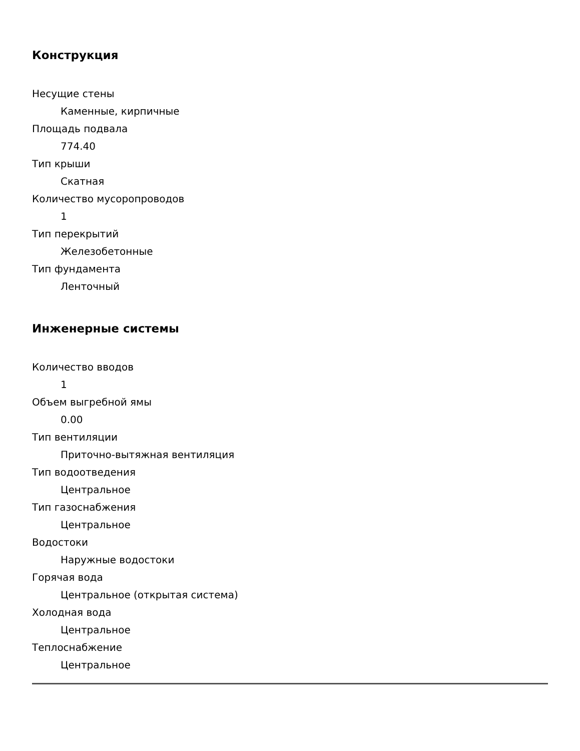Конструкция
Несущие стены
Каменные, кирпичные
Площадь подвала
774.40
Тип крыши
Скатная
Количество мусоропроводов
1
Тип перекрытий
Железобетонные
Тип фундамента
Ленточный
Инженерные системы
Количество вводов
1
Объем выгребной ямы
0.00
Тип вентиляции
Приточно-вытяжная вентиляция
Тип водоотведения
Центральное
Тип газоснабжения
Центральное
Водостоки
Наружные водостоки
Горячая вода
Центральное (открытая система)
Холодная вода
Центральное
Теплоснабжение
Центральное